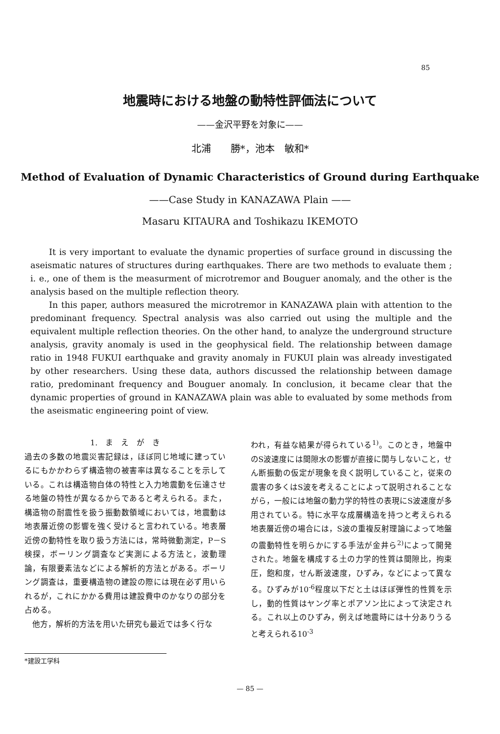85
地震時における地盤の動特性評価法について
——金沢平野を対象に——
北浦　　勝*，池本　敏和*
Method of Evaluation of Dynamic Characteristics of Ground during Earthquake
——Case Study in KANAZAWA Plain ——
Masaru KITAURA and Toshikazu IKEMOTO
It is very important to evaluate the dynamic properties of surface ground in discussing the aseismatic natures of structures during earthquakes. There are two methods to evaluate them ; i. e., one of them is the measurment of microtremor and Bouguer anomaly, and the other is the analysis based on the multiple reflection theory.
In this paper, authors measured the microtremor in KANAZAWA plain with attention to the predominant frequency. Spectral analysis was also carried out using the multiple and the equivalent multiple reflection theories. On the other hand, to analyze the underground structure analysis, gravity anomaly is used in the geophysical field. The relationship between damage ratio in 1948 FUKUI earthquake and gravity anomaly in FUKUI plain was already investigated by other researchers. Using these data, authors discussed the relationship between damage ratio, predominant frequency and Bouguer anomaly. In conclusion, it became clear that the dynamic properties of ground in KANAZAWA plain was able to evaluated by some methods from the aseismatic engineering point of view.
1.　ま　え　が　き
過去の多数の地震災害記録は，ほぼ同じ地域に建っているにもかかわらず構造物の被害率は異なることを示している。これは構造物自体の特性と入力地震動を伝達させる地盤の特性が異なるからであると考えられる。また，構造物の耐震性を扱う振動数領域においては，地震動は地表層近傍の影響を強く受けると言われている。地表層近傍の動特性を取り扱う方法には，常時微動測定，P－S検探，ボーリング調査など実測による方法と，波動理論，有限要素法などによる解析的方法とがある。ボーリング調査は，重要構造物の建設の際には現在必ず用いられるが，これにかかる費用は建設費中のかなりの部分を占める。
　他方，解析的方法を用いた研究も最近では多く行な
われ，有益な結果が得られている<sup>1)</sup>。このとき，地盤中のS波速度には間隙水の影響が直接に関与しないこと，せん断振動の仮定が現象を良く説明していること，従来の震害の多くはS波を考えることによって説明されることながら，一般には地盤の動力学的特性の表現にS波速度が多用されている。特に水平な成層構造を持つと考えられる地表層近傍の場合には，S波の重複反射理論によって地盤の震動特性を明らかにする手法が金井ら<sup>2)</sup>によって開発された。地盤を構成する土の力学的性質は間隙比，拘束圧，飽和度，せん断波速度，ひずみ，などによって異なる。ひずみが10<sup>-6</sup>程度以下だと土はほぼ弾性的性質を示し，動的性質はヤング率とポアソン比によって決定される。これ以上のひずみ，例えば地震時には十分ありうると考えられる10<sup>-3</sup>
*建設工学科
— 85 —